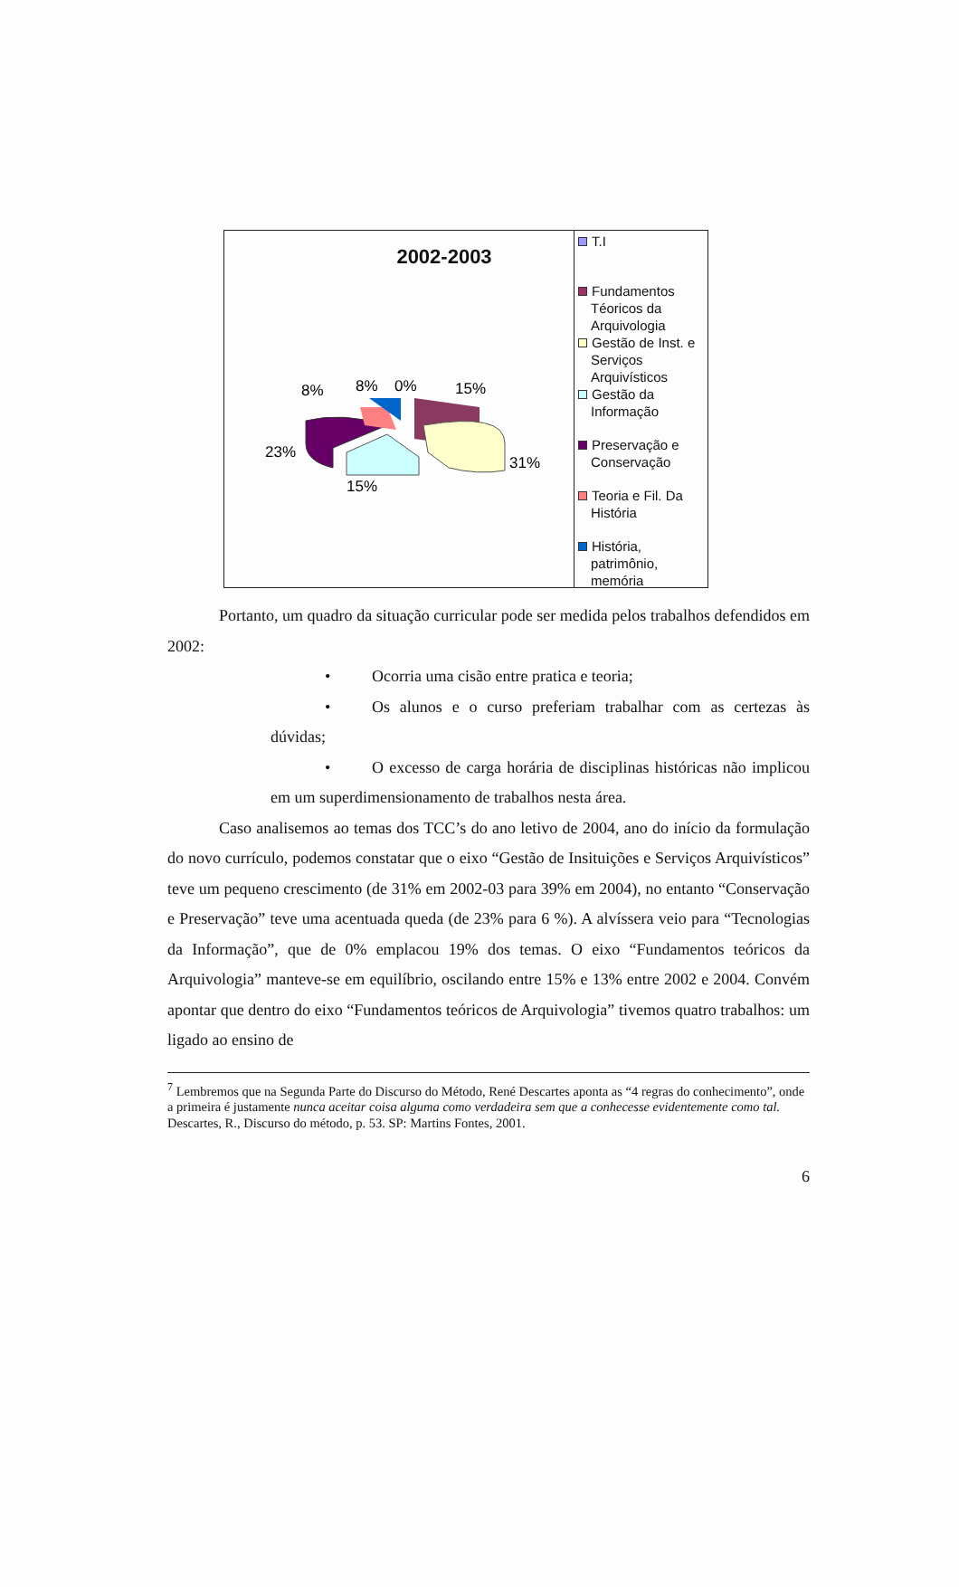2002-2003
8%
8%
0%
15%
23%
31%
15%
T.I
Fundamentos Téoricos da Arquivologia
Gestão de Inst. e Serviços Arquivísticos
Gestão da Informação
Preservação e Conservação
Teoria e Fil. Da História
História, patrimônio, memória
Portanto, um quadro da situação curricular pode ser medida pelos trabalhos defendidos em 2002:
• Ocorria uma cisão entre pratica e teoria;
• Os alunos e o curso preferiam trabalhar com as certezas às dúvidas;
• O excesso de carga horária de disciplinas históricas não implicou em um superdimensionamento de trabalhos nesta área.
Caso analisemos ao temas dos TCC’s do ano letivo de 2004, ano do início da formulação do novo currículo, podemos constatar que o eixo “Gestão de Insituições e Serviços Arquivísticos” teve um pequeno crescimento (de 31% em 2002-03 para 39% em 2004), no entanto “Conservação e Preservação” teve uma acentuada queda (de 23% para 6 %). A alvíssera veio para “Tecnologias da Informação”, que de 0% emplacou 19% dos temas. O eixo “Fundamentos teóricos da Arquivologia” manteve-se em equilíbrio, oscilando entre 15% e 13% entre 2002 e 2004. Convém apontar que dentro do eixo “Fundamentos teóricos de Arquivologia” tivemos quatro trabalhos: um ligado ao ensino de
<sup>7</sup> Lembremos que na Segunda Parte do Discurso do Método, René Descartes aponta as “4 regras do conhecimento”, onde a primeira é justamente nunca aceitar coisa alguma como verdadeira sem que a conhecesse evidentemente como tal. Descartes, R., Discurso do método, p. 53. SP: Martins Fontes, 2001.
6